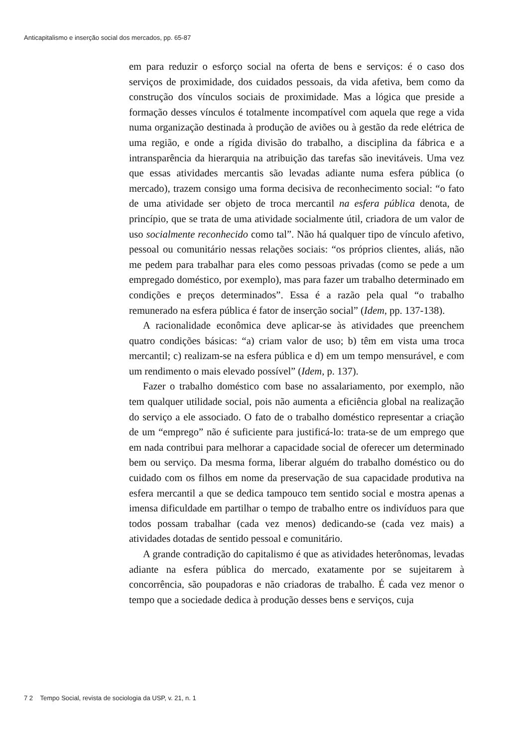Anticapitalismo e inserção social dos mercados, pp. 65-87
em para reduzir o esforço social na oferta de bens e serviços: é o caso dos serviços de proximidade, dos cuidados pessoais, da vida afetiva, bem como da construção dos vínculos sociais de proximidade. Mas a lógica que preside a formação desses vínculos é totalmente incompatível com aquela que rege a vida numa organização destinada à produção de aviões ou à gestão da rede elétrica de uma região, e onde a rígida divisão do trabalho, a disciplina da fábrica e a intransparência da hierarquia na atribuição das tarefas são inevitáveis. Uma vez que essas atividades mercantis são levadas adiante numa esfera pública (o mercado), trazem consigo uma forma decisiva de reconhecimento social: “o fato de uma atividade ser objeto de troca mercantil na esfera pública denota, de princípio, que se trata de uma atividade socialmente útil, criadora de um valor de uso socialmente reconhecido como tal”. Não há qualquer tipo de vínculo afetivo, pessoal ou comunitário nessas relações sociais: “os próprios clientes, aliás, não me pedem para trabalhar para eles como pessoas privadas (como se pede a um empregado doméstico, por exemplo), mas para fazer um trabalho determinado em condições e preços determinados”. Essa é a razão pela qual “o trabalho remunerado na esfera pública é fator de inserção social” (Idem, pp. 137-138).
A racionalidade econômica deve aplicar-se às atividades que preenchem quatro condições básicas: “a) criam valor de uso; b) têm em vista uma troca mercantil; c) realizam-se na esfera pública e d) em um tempo mensurável, e com um rendimento o mais elevado possível” (Idem, p. 137).
Fazer o trabalho doméstico com base no assalariamento, por exemplo, não tem qualquer utilidade social, pois não aumenta a eficiência global na realização do serviço a ele associado. O fato de o trabalho doméstico representar a criação de um “emprego” não é suficiente para justificá-lo: trata-se de um emprego que em nada contribui para melhorar a capacidade social de oferecer um determinado bem ou serviço. Da mesma forma, liberar alguém do trabalho doméstico ou do cuidado com os filhos em nome da preservação de sua capacidade produtiva na esfera mercantil a que se dedica tampouco tem sentido social e mostra apenas a imensa dificuldade em partilhar o tempo de trabalho entre os indivíduos para que todos possam trabalhar (cada vez menos) dedicando-se (cada vez mais) a atividades dotadas de sentido pessoal e comunitário.
A grande contradição do capitalismo é que as atividades heterônomas, levadas adiante na esfera pública do mercado, exatamente por se sujeitarem à concorrência, são poupadoras e não criadoras de trabalho. É cada vez menor o tempo que a sociedade dedica à produção desses bens e serviços, cuja
7 2 Tempo Social, revista de sociologia da USP, v. 21, n. 1